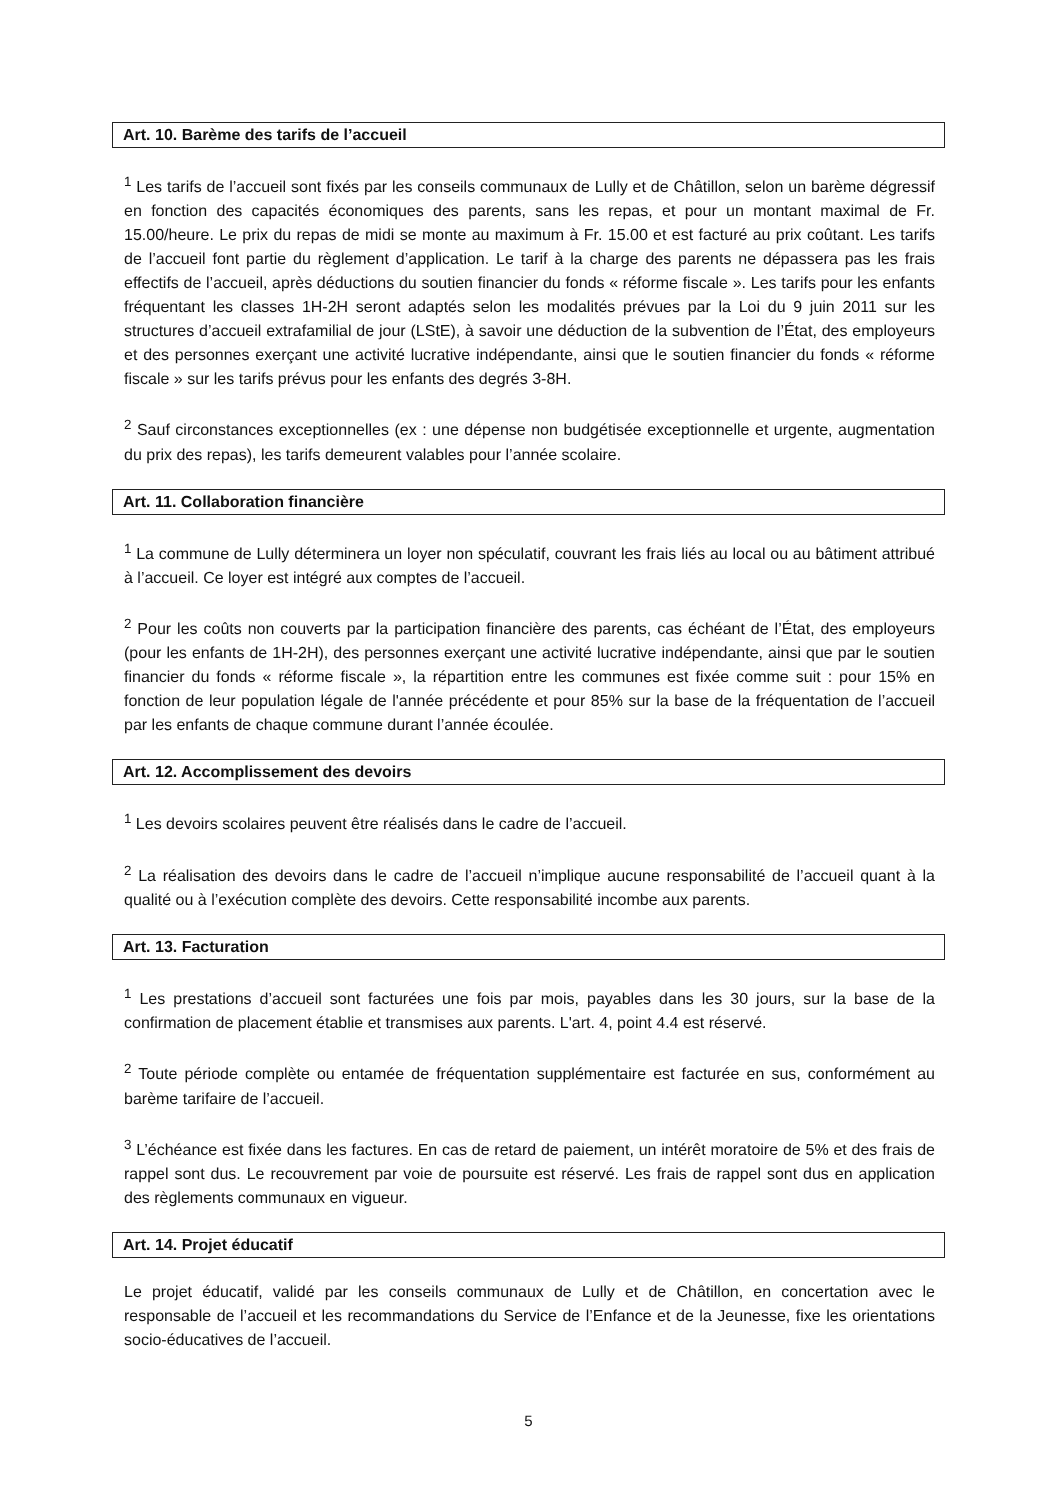Art. 10. Barème des tarifs de l’accueil
<sup>1</sup> Les tarifs de l’accueil sont fixés par les conseils communaux de Lully et de Châtillon, selon un barème dégressif en fonction des capacités économiques des parents, sans les repas, et pour un montant maximal de Fr. 15.00/heure. Le prix du repas de midi se monte au maximum à Fr. 15.00 et est facturé au prix coûtant. Les tarifs de l’accueil font partie du règlement d’application. Le tarif à la charge des parents ne dépassera pas les frais effectifs de l’accueil, après déductions du soutien financier du fonds « réforme fiscale ». Les tarifs pour les enfants fréquentant les classes 1H-2H seront adaptés selon les modalités prévues par la Loi du 9 juin 2011 sur les structures d’accueil extrafamilial de jour (LStE), à savoir une déduction de la subvention de l’État, des employeurs et des personnes exerçant une activité lucrative indépendante, ainsi que le soutien financier du fonds « réforme fiscale » sur les tarifs prévus pour les enfants des degrés 3-8H.
<sup>2</sup> Sauf circonstances exceptionnelles (ex : une dépense non budgétisée exceptionnelle et urgente, augmentation du prix des repas), les tarifs demeurent valables pour l’année scolaire.
Art. 11. Collaboration financière
<sup>1</sup> La commune de Lully déterminera un loyer non spéculatif, couvrant les frais liés au local ou au bâtiment attribué à l’accueil. Ce loyer est intégré aux comptes de l’accueil.
<sup>2</sup> Pour les coûts non couverts par la participation financière des parents, cas échéant de l’État, des employeurs (pour les enfants de 1H-2H), des personnes exerçant une activité lucrative indépendante, ainsi que par le soutien financier du fonds « réforme fiscale », la répartition entre les communes est fixée comme suit : pour 15% en fonction de leur population légale de l'année précédente et pour 85% sur la base de la fréquentation de l’accueil par les enfants de chaque commune durant l’année écoulée.
Art. 12. Accomplissement des devoirs
<sup>1</sup> Les devoirs scolaires peuvent être réalisés dans le cadre de l’accueil.
<sup>2</sup> La réalisation des devoirs dans le cadre de l’accueil n’implique aucune responsabilité de l’accueil quant à la qualité ou à l’exécution complète des devoirs. Cette responsabilité incombe aux parents.
Art. 13. Facturation
<sup>1</sup> Les prestations d’accueil sont facturées une fois par mois, payables dans les 30 jours, sur la base de la confirmation de placement établie et transmises aux parents. L'art. 4, point 4.4 est réservé.
<sup>2</sup> Toute période complète ou entamée de fréquentation supplémentaire est facturée en sus, conformément au barème tarifaire de l’accueil.
<sup>3</sup> L’échéance est fixée dans les factures. En cas de retard de paiement, un intérêt moratoire de 5% et des frais de rappel sont dus. Le recouvrement par voie de poursuite est réservé. Les frais de rappel sont dus en application des règlements communaux en vigueur.
Art. 14. Projet éducatif
Le projet éducatif, validé par les conseils communaux de Lully et de Châtillon, en concertation avec le responsable de l’accueil et les recommandations du Service de l’Enfance et de la Jeunesse, fixe les orientations socio-éducatives de l’accueil.
5